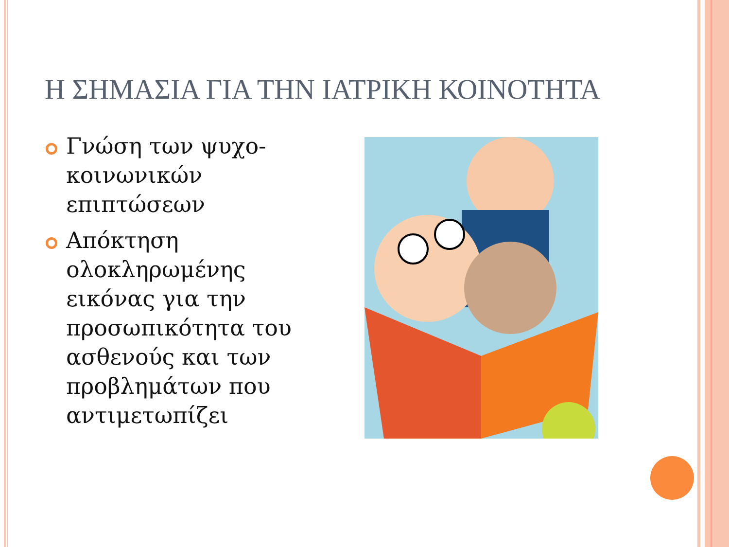Η ΣΗΜΑΣΙΑ ΓΙΑ ΤΗΝ ΙΑΤΡΙΚΗ ΚΟΙΝΟΤΗΤΑ
Γνώση των ψυχο-κοινωνικών επιπτώσεων
Απόκτηση ολοκληρωμένης εικόνας για την προσωπικότητα του ασθενούς και των προβλημάτων που αντιμετωπίζει